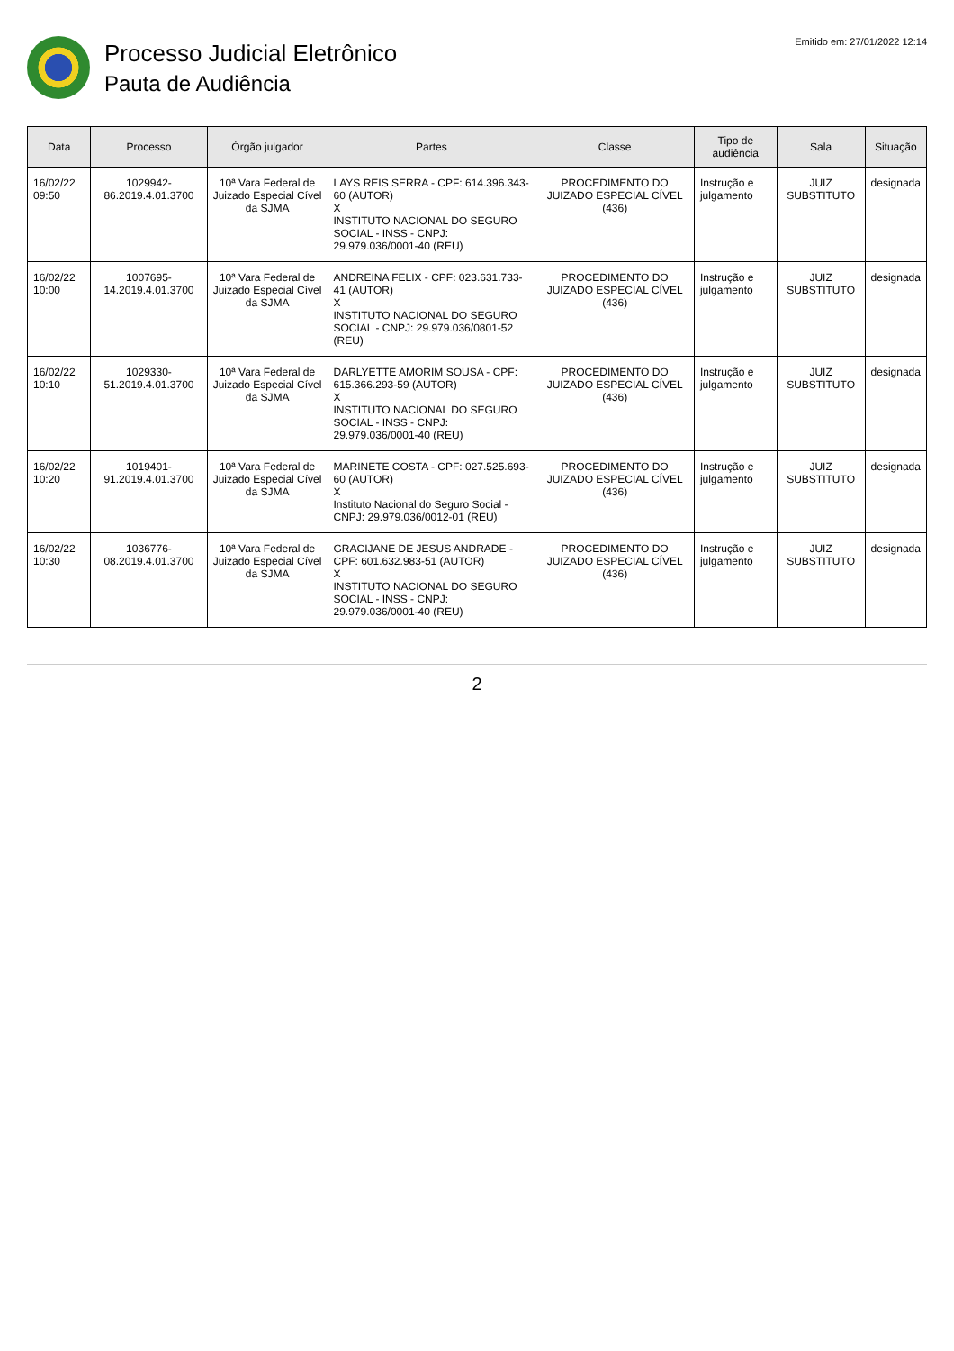Processo Judicial Eletrônico
Pauta de Audiência
Emitido em: 27/01/2022 12:14
| Data | Processo | Órgão julgador | Partes | Classe | Tipo de audiência | Sala | Situação |
| --- | --- | --- | --- | --- | --- | --- | --- |
| 16/02/22 09:50 | 1029942-86.2019.4.01.3700 | 10ª Vara Federal de Juizado Especial Cível da SJMA | LAYS REIS SERRA - CPF: 614.396.343-60 (AUTOR) X INSTITUTO NACIONAL DO SEGURO SOCIAL - INSS - CNPJ: 29.979.036/0001-40 (REU) | PROCEDIMENTO DO JUIZADO ESPECIAL CÍVEL (436) | Instrução e julgamento | JUIZ SUBSTITUTO | designada |
| 16/02/22 10:00 | 1007695-14.2019.4.01.3700 | 10ª Vara Federal de Juizado Especial Cível da SJMA | ANDREINA FELIX - CPF: 023.631.733-41 (AUTOR) X INSTITUTO NACIONAL DO SEGURO SOCIAL - CNPJ: 29.979.036/0801-52 (REU) | PROCEDIMENTO DO JUIZADO ESPECIAL CÍVEL (436) | Instrução e julgamento | JUIZ SUBSTITUTO | designada |
| 16/02/22 10:10 | 1029330-51.2019.4.01.3700 | 10ª Vara Federal de Juizado Especial Cível da SJMA | DARLYETTE AMORIM SOUSA - CPF: 615.366.293-59 (AUTOR) X INSTITUTO NACIONAL DO SEGURO SOCIAL - INSS - CNPJ: 29.979.036/0001-40 (REU) | PROCEDIMENTO DO JUIZADO ESPECIAL CÍVEL (436) | Instrução e julgamento | JUIZ SUBSTITUTO | designada |
| 16/02/22 10:20 | 1019401-91.2019.4.01.3700 | 10ª Vara Federal de Juizado Especial Cível da SJMA | MARINETE COSTA - CPF: 027.525.693-60 (AUTOR) X Instituto Nacional do Seguro Social - CNPJ: 29.979.036/0012-01 (REU) | PROCEDIMENTO DO JUIZADO ESPECIAL CÍVEL (436) | Instrução e julgamento | JUIZ SUBSTITUTO | designada |
| 16/02/22 10:30 | 1036776-08.2019.4.01.3700 | 10ª Vara Federal de Juizado Especial Cível da SJMA | GRACIJANE DE JESUS ANDRADE - CPF: 601.632.983-51 (AUTOR) X INSTITUTO NACIONAL DO SEGURO SOCIAL - INSS - CNPJ: 29.979.036/0001-40 (REU) | PROCEDIMENTO DO JUIZADO ESPECIAL CÍVEL (436) | Instrução e julgamento | JUIZ SUBSTITUTO | designada |
2